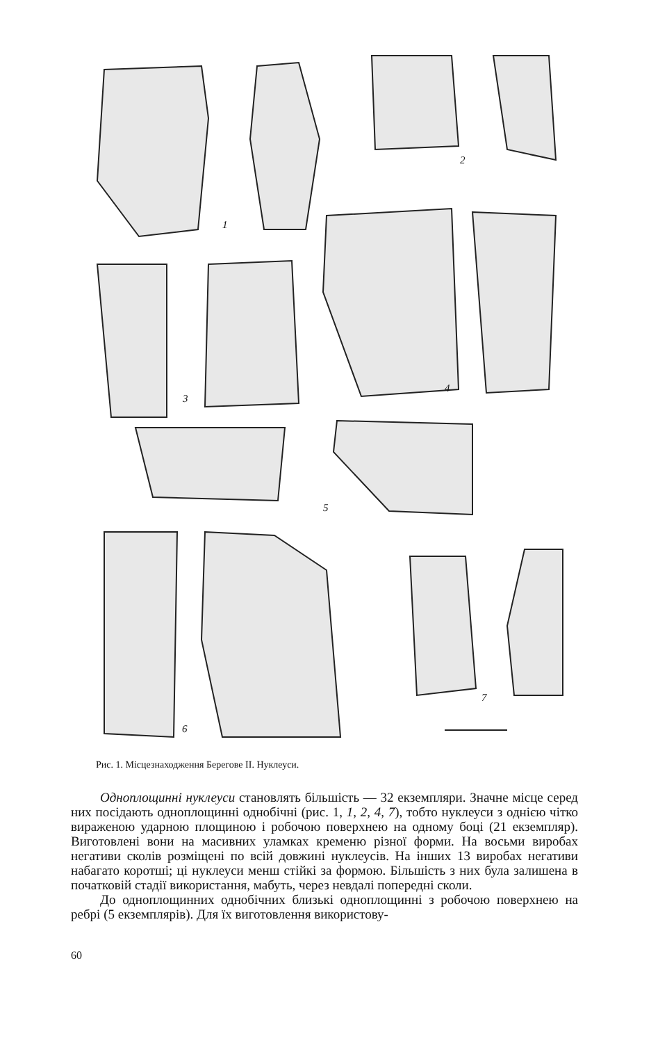1
2
3
4
5
6
7
Рис. 1. Місцезнаходження Берегове II. Нуклеуси.
Одноплощинні нуклеуси становлять більшість — 32 екземпляри. Значне місце серед них посідають одноплощинні однобічні (рис. 1, 1, 2, 4, 7), тобто нуклеуси з однією чітко вираженою ударною площиною і робочою поверхнею на одному боці (21 екземпляр). Виготовлені вони на масивних уламках кременю різної форми. На восьми виробах негативи сколів розміщені по всій довжині нуклеусів. На інших 13 виробах негативи набагато коротші; ці нуклеуси менш стійкі за формою. Більшість з них була залишена в початковій стадії використання, мабуть, через невдалі попередні сколи.
До одноплощинних однобічних близькі одноплощинні з робочою поверхнею на ребрі (5 екземплярів). Для їх виготовлення використову-
60